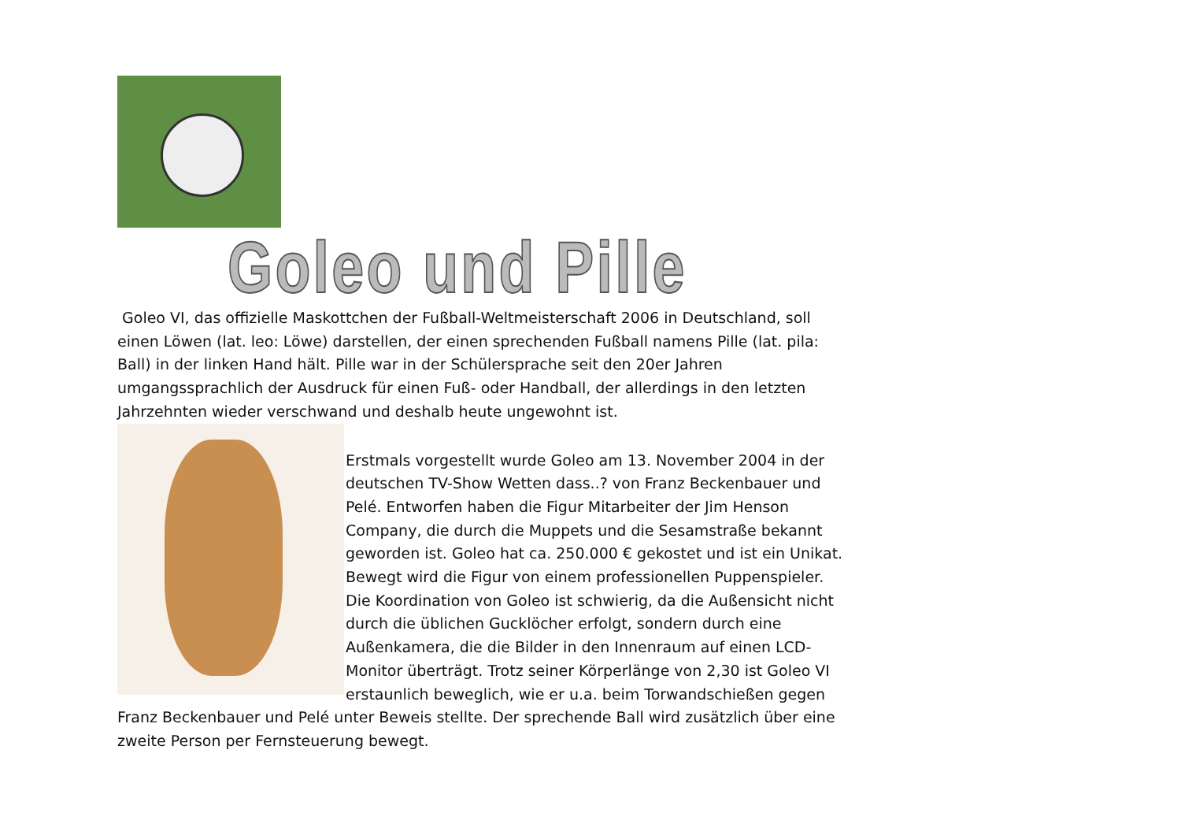Goleo und Pille
Goleo VI, das offizielle Maskottchen der Fußball-Weltmeisterschaft 2006 in Deutschland, soll einen Löwen (lat. leo: Löwe) darstellen, der einen sprechenden Fußball namens Pille (lat. pila: Ball) in der linken Hand hält. Pille war in der Schülersprache seit den 20er Jahren umgangssprachlich der Ausdruck für einen Fuß- oder Handball, der allerdings in den letzten Jahrzehnten wieder verschwand und deshalb heute ungewohnt ist.
Erstmals vorgestellt wurde Goleo am 13. November 2004 in der deutschen TV-Show Wetten dass..? von Franz Beckenbauer und Pelé. Entworfen haben die Figur Mitarbeiter der Jim Henson Company, die durch die Muppets und die Sesamstraße bekannt geworden ist. Goleo hat ca. 250.000 € gekostet und ist ein Unikat. Bewegt wird die Figur von einem professionellen Puppenspieler. Die Koordination von Goleo ist schwierig, da die Außensicht nicht durch die üblichen Gucklöcher erfolgt, sondern durch eine Außenkamera, die die Bilder in den Innenraum auf einen LCD-Monitor überträgt. Trotz seiner Körperlänge von 2,30 ist Goleo VI erstaunlich beweglich, wie er u.a. beim Torwandschießen gegen Franz Beckenbauer und Pelé unter Beweis stellte. Der sprechende Ball wird zusätzlich über eine zweite Person per Fernsteuerung bewegt.